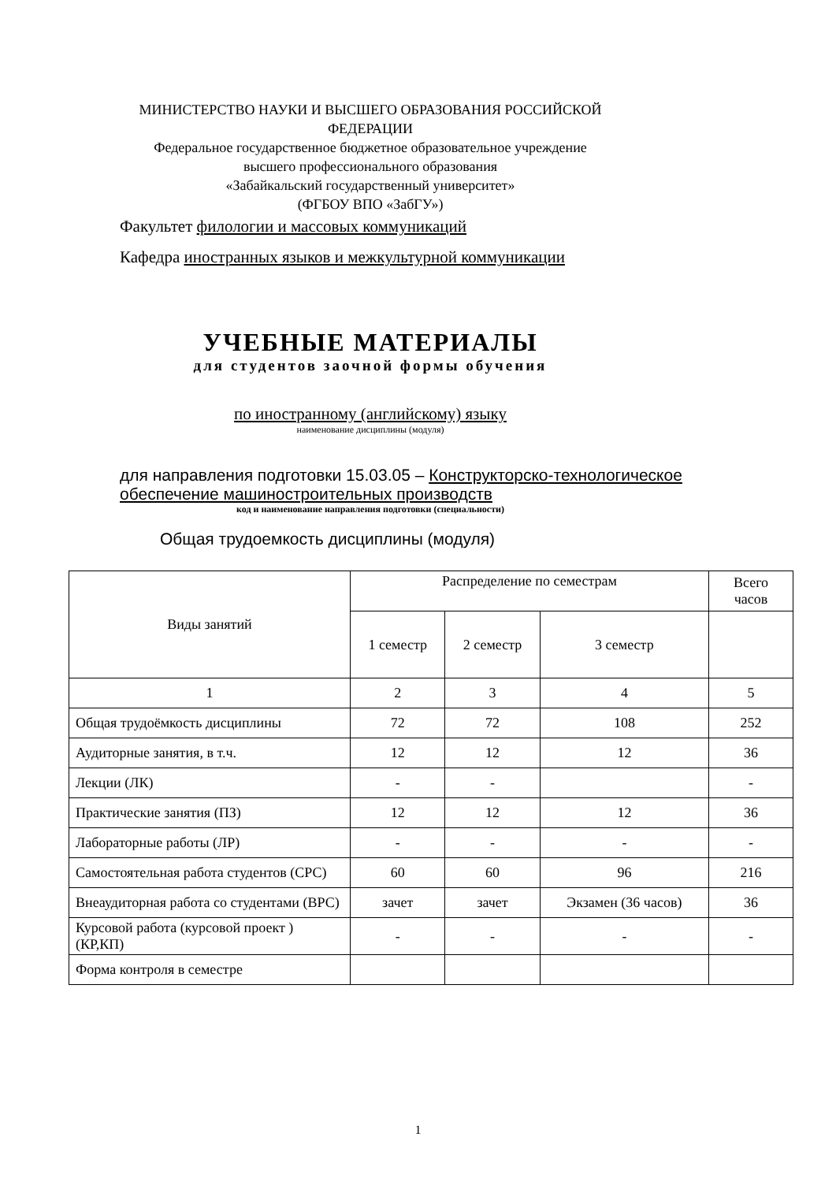МИНИСТЕРСТВО НАУКИ И ВЫСШЕГО ОБРАЗОВАНИЯ РОССИЙСКОЙ ФЕДЕРАЦИИ
Федеральное государственное бюджетное образовательное учреждение
высшего профессионального образования
«Забайкальский государственный университет»
(ФГБОУ ВПО «ЗабГУ»)
Факультет филологии и массовых коммуникаций
Кафедра иностранных языков и межкультурной коммуникации
УЧЕБНЫЕ МАТЕРИАЛЫ
для студентов заочной формы обучения
по иностранному (английскому) языку
наименование дисциплины (модуля)
для направления подготовки 15.03.05 – Конструкторско-технологическое обеспечение машиностроительных производств
код и наименование направления подготовки (специальности)
Общая трудоемкость дисциплины (модуля)
| Виды занятий | Распределение по семестрам | | | Всего часов |
| --- | --- | --- | --- | --- |
| | 1 семестр | 2 семестр | 3 семестр | |
| 1 | 2 | 3 | 4 | 5 |
| Общая трудоёмкость дисциплины | 72 | 72 | 108 | 252 |
| Аудиторные занятия, в т.ч. | 12 | 12 | 12 | 36 |
| Лекции (ЛК) | - | - | | - |
| Практические занятия (ПЗ) | 12 | 12 | 12 | 36 |
| Лабораторные работы (ЛР) | - | - | - | - |
| Самостоятельная работа студентов (СРС) | 60 | 60 | 96 | 216 |
| Внеаудиторная работа со студентами (ВРС) | зачет | зачет | Экзамен (36 часов) | 36 |
| Курсовой работа (курсовой проект ) (КР,КП) | - | - | - | - |
| Форма контроля в семестре | | | | |
1